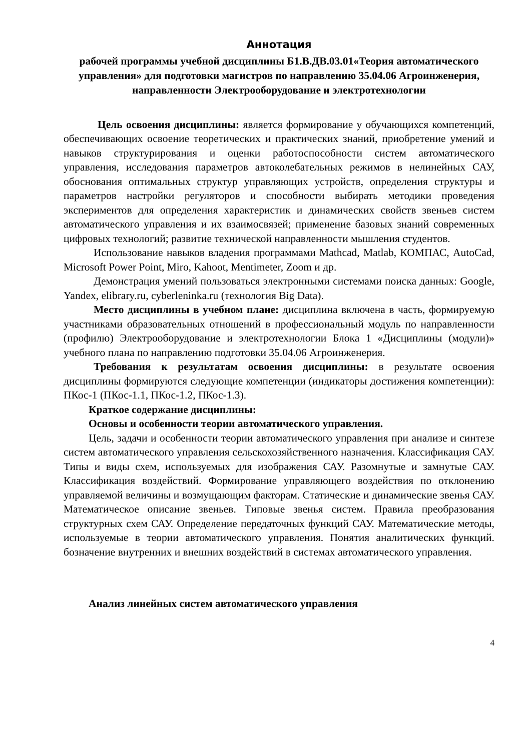Аннотация
рабочей программы учебной дисциплины Б1.В.ДВ.03.01«Теория автоматического управления» для подготовки магистров по направлению 35.04.06 Агроинженерия, направленности Электрооборудование и электротехнологии
Цель освоения дисциплины: является формирование у обучающихся компетенций, обеспечивающих освоение теоретических и практических знаний, приобретение умений и навыков структурирования и оценки работоспособности систем автоматического управления, исследования параметров автоколебательных режимов в нелинейных САУ, обоснования оптимальных структур управляющих устройств, определения структуры и параметров настройки регуляторов и способности выбирать методики проведения экспериментов для определения характеристик и динамических свойств звеньев систем автоматического управления и их взаимосвязей; применение базовых знаний современных цифровых технологий; развитие технической направленности мышления студентов.
Использование навыков владения программами Mathcad, Matlab, КОМПАС, AutoCad, Microsoft Power Point, Miro, Kahoot, Mentimeter, Zoom и др.
Демонстрация умений пользоваться электронными системами поиска данных: Google, Yandex, elibrary.ru, cyberleninka.ru (технология Big Data).
Место дисциплины в учебном плане: дисциплина включена в часть, формируемую участниками образовательных отношений в профессиональный модуль по направленности (профилю) Электрооборудование и электротехнологии Блока 1 «Дисциплины (модули)» учебного плана по направлению подготовки 35.04.06 Агроинженерия.
Требования к результатам освоения дисциплины: в результате освоения дисциплины формируются следующие компетенции (индикаторы достижения компетенции): ПКос-1 (ПКос-1.1, ПКос-1.2, ПКос-1.3).
Краткое содержание дисциплины:
Основы и особенности теории автоматического управления.
Цель, задачи и особенности теории автоматического управления при анализе и синтезе систем автоматического управления сельскохозяйственного назначения. Классификация САУ. Типы и виды схем, используемых для изображения САУ. Разомнутые и замнутые САУ. Классификация воздействий. Формирование управляющего воздействия по отклонению управляемой величины и возмущающим факторам. Статические и динамические звенья САУ. Математическое описание звеньев. Типовые звенья систем. Правила преобразования структурных схем САУ. Определение передаточных функций САУ. Математические методы, используемые в теории автоматического управления. Понятия аналитических функций. бозначение внутренних и внешних воздействий в системах автоматического управления.
Анализ линейных систем автоматического управления
4